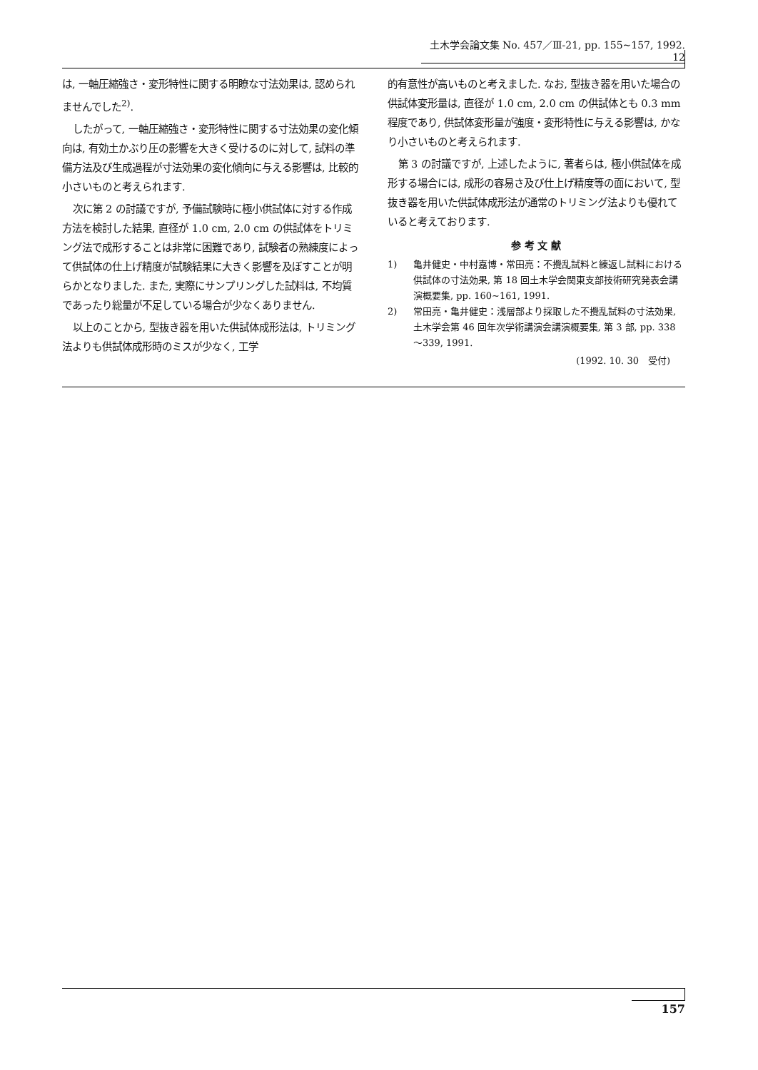土木学会論文集 No. 457／Ⅲ-21, pp. 155~157, 1992. 12
は, 一軸圧縮強さ・変形特性に関する明瞭な寸法効果は, 認められませんでした<sup>2)</sup>.
したがって, 一軸圧縮強さ・変形特性に関する寸法効果の変化傾向は, 有効土かぶり圧の影響を大きく受けるのに対して, 試料の準備方法及び生成過程が寸法効果の変化傾向に与える影響は, 比較的小さいものと考えられます.
次に第 2 の討議ですが, 予備試験時に極小供試体に対する作成方法を検討した結果, 直径が 1.0 cm, 2.0 cm の供試体をトリミング法で成形することは非常に困難であり, 試験者の熟練度によって供試体の仕上げ精度が試験結果に大きく影響を及ぼすことが明らかとなりました. また, 実際にサンプリングした試料は, 不均質であったり総量が不足している場合が少なくありません.
以上のことから, 型抜き器を用いた供試体成形法は, トリミング法よりも供試体成形時のミスが少なく, 工学
的有意性が高いものと考えました. なお, 型抜き器を用いた場合の供試体変形量は, 直径が 1.0 cm, 2.0 cm の供試体とも 0.3 mm 程度であり, 供試体変形量が強度・変形特性に与える影響は, かなり小さいものと考えられます.
第 3 の討議ですが, 上述したように, 著者らは, 極小供試体を成形する場合には, 成形の容易さ及び仕上げ精度等の面において, 型抜き器を用いた供試体成形法が通常のトリミング法よりも優れていると考えております.
参 考 文 献
1) 亀井健史・中村嘉博・常田亮：不攪乱試料と練返し試料における供試体の寸法効果, 第 18 回土木学会関東支部技術研究発表会講演概要集, pp. 160~161, 1991.
2) 常田亮・亀井健史：浅層部より採取した不攪乱試料の寸法効果, 土木学会第 46 回年次学術講演会講演概要集, 第 3 部, pp. 338～339, 1991.
(1992. 10. 30　受付)
157